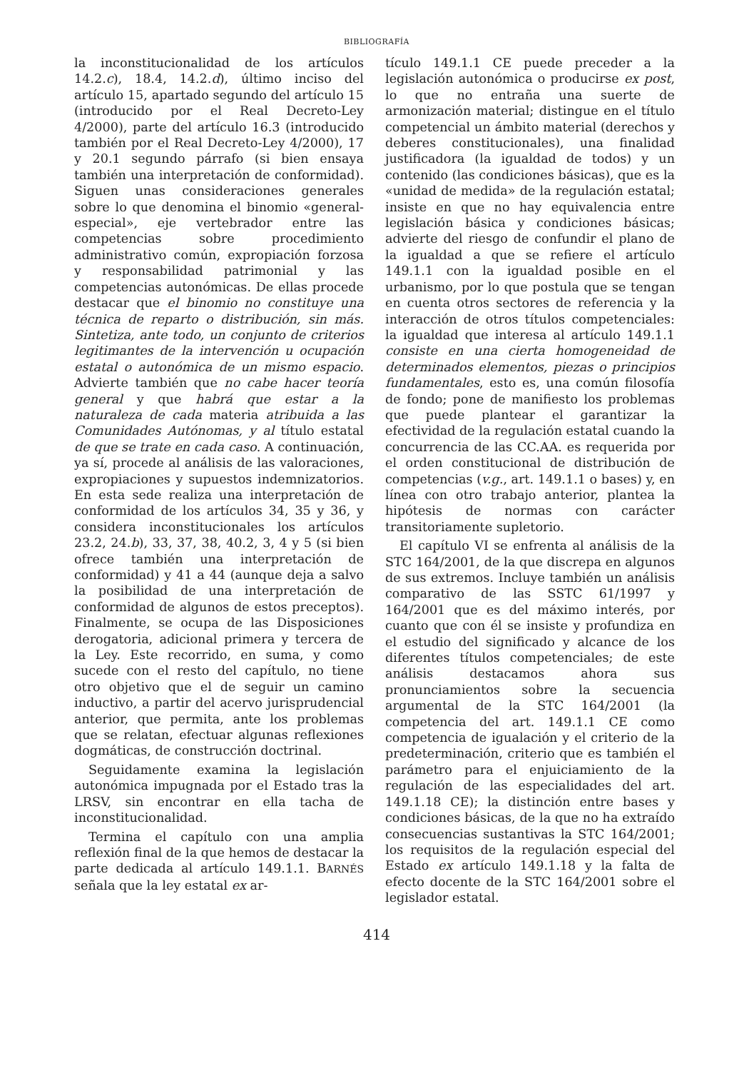BIBLIOGRAFÍA
la inconstitucionalidad de los artículos 14.2.c), 18.4, 14.2.d), último inciso del artículo 15, apartado segundo del artículo 15 (introducido por el Real Decreto-Ley 4/2000), parte del artículo 16.3 (introducido también por el Real Decreto-Ley 4/2000), 17 y 20.1 segundo párrafo (si bien ensaya también una interpretación de conformidad). Siguen unas consideraciones generales sobre lo que denomina el binomio «general-especial», eje vertebrador entre las competencias sobre procedimiento administrativo común, expropiación forzosa y responsabilidad patrimonial y las competencias autonómicas. De ellas procede destacar que el binomio no constituye una técnica de reparto o distribución, sin más. Sintetiza, ante todo, un conjunto de criterios legitimantes de la intervención u ocupación estatal o autonómica de un mismo espacio. Advierte también que no cabe hacer teoría general y que habrá que estar a la naturaleza de cada materia atribuida a las Comunidades Autónomas, y al título estatal de que se trate en cada caso. A continuación, ya sí, procede al análisis de las valoraciones, expropiaciones y supuestos indemnizatorios. En esta sede realiza una interpretación de conformidad de los artículos 34, 35 y 36, y considera inconstitucionales los artículos 23.2, 24.b), 33, 37, 38, 40.2, 3, 4 y 5 (si bien ofrece también una interpretación de conformidad) y 41 a 44 (aunque deja a salvo la posibilidad de una interpretación de conformidad de algunos de estos preceptos). Finalmente, se ocupa de las Disposiciones derogatoria, adicional primera y tercera de la Ley. Este recorrido, en suma, y como sucede con el resto del capítulo, no tiene otro objetivo que el de seguir un camino inductivo, a partir del acervo jurisprudencial anterior, que permita, ante los problemas que se relatan, efectuar algunas reflexiones dogmáticas, de construcción doctrinal.
Seguidamente examina la legislación autonómica impugnada por el Estado tras la LRSV, sin encontrar en ella tacha de inconstitucionalidad.
Termina el capítulo con una amplia reflexión final de la que hemos de destacar la parte dedicada al artículo 149.1.1. BARNÉS señala que la ley estatal ex ar-
tículo 149.1.1 CE puede preceder a la legislación autonómica o producirse ex post, lo que no entraña una suerte de armonización material; distingue en el título competencial un ámbito material (derechos y deberes constitucionales), una finalidad justificadora (la igualdad de todos) y un contenido (las condiciones básicas), que es la «unidad de medida» de la regulación estatal; insiste en que no hay equivalencia entre legislación básica y condiciones básicas; advierte del riesgo de confundir el plano de la igualdad a que se refiere el artículo 149.1.1 con la igualdad posible en el urbanismo, por lo que postula que se tengan en cuenta otros sectores de referencia y la interacción de otros títulos competenciales: la igualdad que interesa al artículo 149.1.1 consiste en una cierta homogeneidad de determinados elementos, piezas o principios fundamentales, esto es, una común filosofía de fondo; pone de manifiesto los problemas que puede plantear el garantizar la efectividad de la regulación estatal cuando la concurrencia de las CC.AA. es requerida por el orden constitucional de distribución de competencias (v.g., art. 149.1.1 o bases) y, en línea con otro trabajo anterior, plantea la hipótesis de normas con carácter transitoriamente supletorio.
El capítulo VI se enfrenta al análisis de la STC 164/2001, de la que discrepa en algunos de sus extremos. Incluye también un análisis comparativo de las SSTC 61/1997 y 164/2001 que es del máximo interés, por cuanto que con él se insiste y profundiza en el estudio del significado y alcance de los diferentes títulos competenciales; de este análisis destacamos ahora sus pronunciamientos sobre la secuencia argumental de la STC 164/2001 (la competencia del art. 149.1.1 CE como competencia de igualación y el criterio de la predeterminación, criterio que es también el parámetro para el enjuiciamiento de la regulación de las especialidades del art. 149.1.18 CE); la distinción entre bases y condiciones básicas, de la que no ha extraído consecuencias sustantivas la STC 164/2001; los requisitos de la regulación especial del Estado ex artículo 149.1.18 y la falta de efecto docente de la STC 164/2001 sobre el legislador estatal.
414